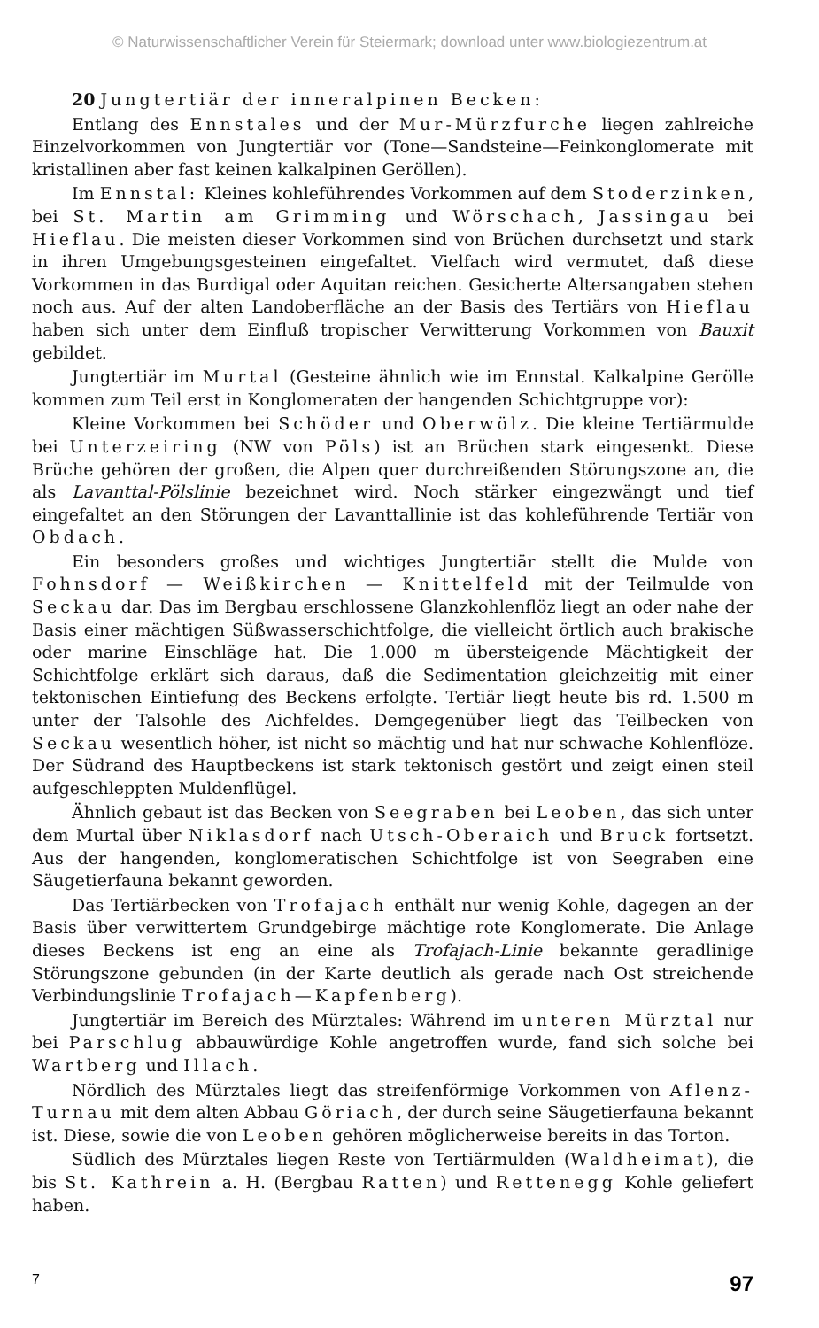© Naturwissenschaftlicher Verein für Steiermark; download unter www.biologiezentrum.at
20 Jungtertiär der inneralpinen Becken:
Entlang des Ennstales und der Mur-Mürzfurche liegen zahlreiche Einzelvorkommen von Jungtertiär vor (Tone—Sandsteine—Feinkonglomerate mit kristallinen aber fast keinen kalkalpinen Geröllen).
Im Ennstal: Kleines kohleführendes Vorkommen auf dem Stoderzinken, bei St. Martin am Grimming und Wörschach, Jassingau bei Hieflau. Die meisten dieser Vorkommen sind von Brüchen durchsetzt und stark in ihren Umgebungsgesteinen eingefaltet. Vielfach wird vermutet, daß diese Vorkommen in das Burdigal oder Aquitan reichen. Gesicherte Altersangaben stehen noch aus. Auf der alten Landoberfläche an der Basis des Tertiärs von Hieflau haben sich unter dem Einfluß tropischer Verwitterung Vorkommen von Bauxit gebildet.
Jungtertiär im Murtal (Gesteine ähnlich wie im Ennstal. Kalkalpine Gerölle kommen zum Teil erst in Konglomeraten der hangenden Schichtgruppe vor):
Kleine Vorkommen bei Schöder und Oberwölz. Die kleine Tertiärmulde bei Unterzeiring (NW von Pöls) ist an Brüchen stark eingesenkt. Diese Brüche gehören der großen, die Alpen quer durchreißenden Störungszone an, die als Lavanttal-Pölslinie bezeichnet wird. Noch stärker eingezwängt und tief eingefaltet an den Störungen der Lavanttallinie ist das kohleführende Tertiär von Obdach.
Ein besonders großes und wichtiges Jungtertiär stellt die Mulde von Fohnsdorf — Weißkirchen — Knittelfeld mit der Teilmulde von Seckau dar. Das im Bergbau erschlossene Glanzkohlenflöz liegt an oder nahe der Basis einer mächtigen Süßwasserschichtfolge, die vielleicht örtlich auch brakische oder marine Einschläge hat. Die 1.000 m übersteigende Mächtigkeit der Schichtfolge erklärt sich daraus, daß die Sedimentation gleichzeitig mit einer tektonischen Eintiefung des Beckens erfolgte. Tertiär liegt heute bis rd. 1.500 m unter der Talsohle des Aichfeldes. Demgegenüber liegt das Teilbecken von Seckau wesentlich höher, ist nicht so mächtig und hat nur schwache Kohlenflöze. Der Südrand des Hauptbeckens ist stark tektonisch gestört und zeigt einen steil aufgeschleppten Muldenflügel.
Ähnlich gebaut ist das Becken von Seegraben bei Leoben, das sich unter dem Murtal über Niklasdorf nach Utsch-Oberaich und Bruck fortsetzt. Aus der hangenden, konglomeratischen Schichtfolge ist von Seegraben eine Säugetierfauna bekannt geworden.
Das Tertiärbecken von Trofajach enthält nur wenig Kohle, dagegen an der Basis über verwittertem Grundgebirge mächtige rote Konglomerate. Die Anlage dieses Beckens ist eng an eine als Trofajach-Linie bekannte geradlinige Störungszone gebunden (in der Karte deutlich als gerade nach Ost streichende Verbindungslinie Trofajach—Kapfenberg).
Jungtertiär im Bereich des Mürztales: Während im unteren Mürztal nur bei Parschlug abbauwürdige Kohle angetroffen wurde, fand sich solche bei Wartberg und Illach.
Nördlich des Mürztales liegt das streifenförmige Vorkommen von Aflenz-Turnau mit dem alten Abbau Göriach, der durch seine Säugetierfauna bekannt ist. Diese, sowie die von Leoben gehören möglicherweise bereits in das Torton.
Südlich des Mürztales liegen Reste von Tertiärmulden (Waldheimat), die bis St. Kathrein a. H. (Bergbau Ratten) und Rettenegg Kohle geliefert haben.
7 97